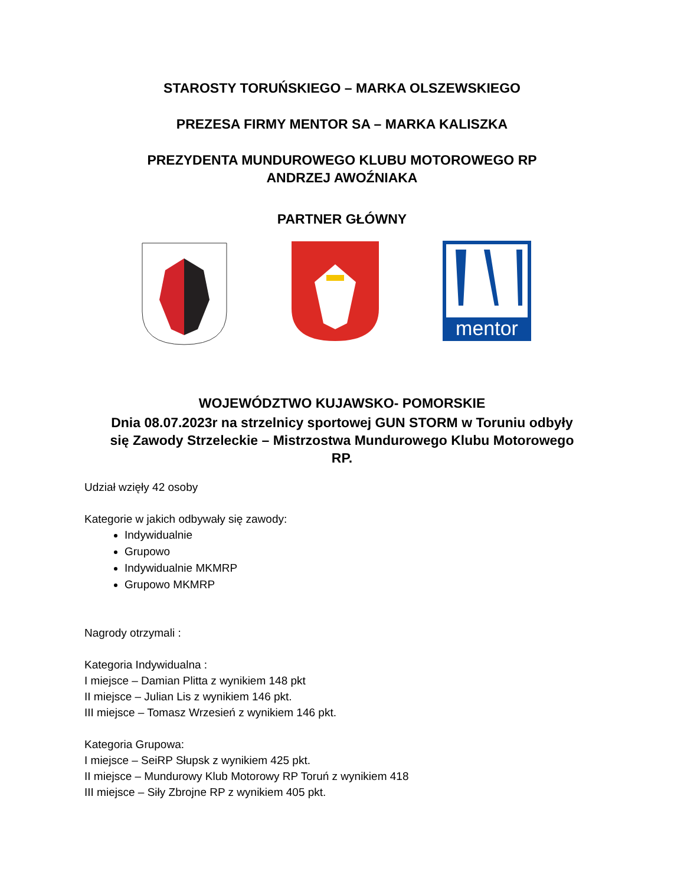STAROSTY TORUŃSKIEGO – MARKA OLSZEWSKIEGO
PREZESA FIRMY MENTOR SA – MARKA KALISZKA
PREZYDENTA MUNDUROWEGO KLUBU MOTOROWEGO RP
ANDRZEJ AWOŹNIAKA
PARTNER GŁÓWNY
mentor
WOJEWÓDZTWO KUJAWSKO- POMORSKIE
Dnia 08.07.2023r na strzelnicy sportowej GUN STORM w Toruniu odbyły
się Zawody Strzeleckie – Mistrzostwa Mundurowego Klubu Motorowego
RP.
Udział wzięły 42 osoby
Kategorie w jakich odbywały się zawody:
Indywidualnie
Grupowo
Indywidualnie MKMRP
Grupowo MKMRP
Nagrody otrzymali :
Kategoria Indywidualna :
I miejsce – Damian Plitta z wynikiem 148 pkt
II miejsce – Julian Lis z wynikiem 146 pkt.
III miejsce – Tomasz Wrzesień z wynikiem 146 pkt.
Kategoria Grupowa:
I miejsce – SeiRP Słupsk z wynikiem 425 pkt.
II miejsce – Mundurowy Klub Motorowy RP Toruń z wynikiem 418
III miejsce – Siły Zbrojne RP z wynikiem 405 pkt.